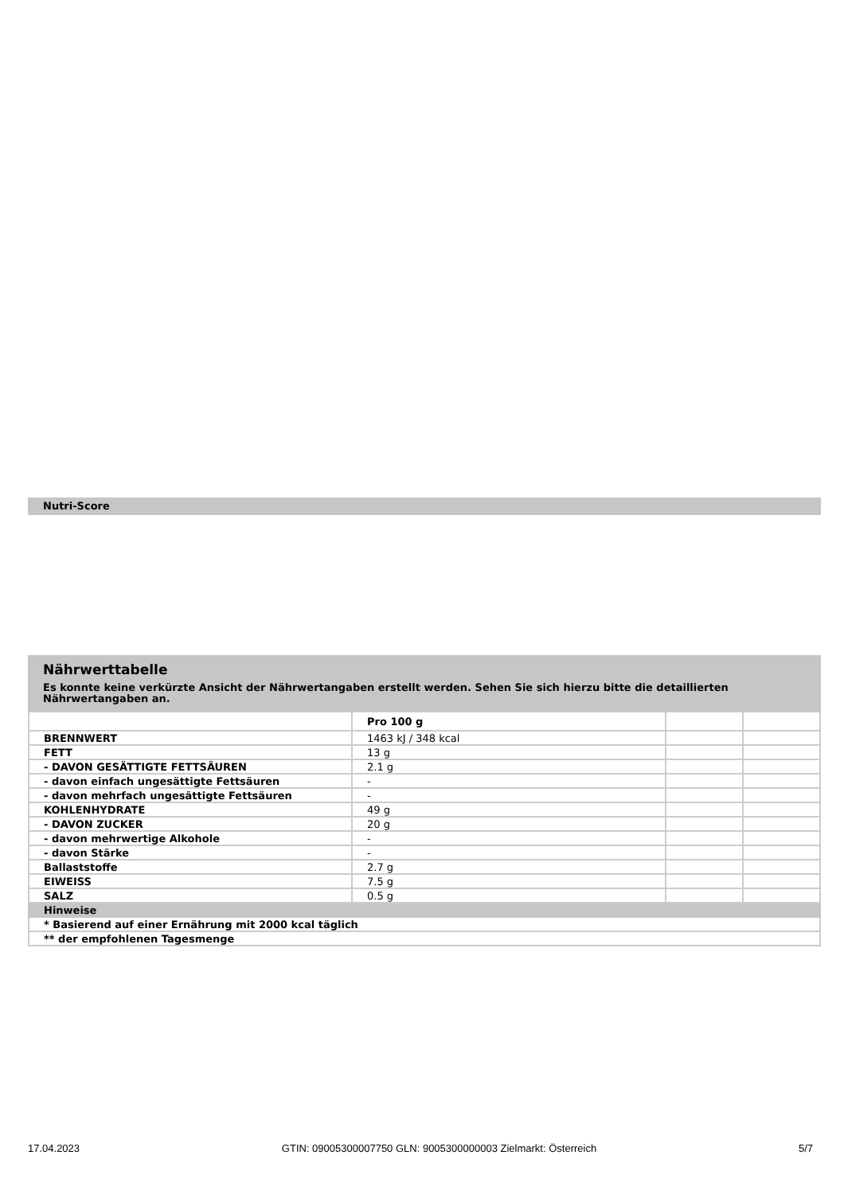Nutri-Score
Nährwerttabelle
Es konnte keine verkürzte Ansicht der Nährwertangaben erstellt werden. Sehen Sie sich hierzu bitte die detaillierten Nährwertangaben an.
| | Pro 100 g | | |
| BRENNWERT | 1463 kJ / 348 kcal | | |
| FETT | 13 g | | |
| - DAVON GESÄTTIGTE FETTSÄUREN | 2.1 g | | |
| - davon einfach ungesättigte Fettsäuren | - | | |
| - davon mehrfach ungesättigte Fettsäuren | - | | |
| KOHLENHYDRATE | 49 g | | |
| - DAVON ZUCKER | 20 g | | |
| - davon mehrwertige Alkohole | - | | |
| - davon Stärke | - | | |
| Ballaststoffe | 2.7 g | | |
| EIWEISS | 7.5 g | | |
| SALZ | 0.5 g | | |
| Hinweise | | | |
| * Basierend auf einer Ernährung mit 2000 kcal täglich | | | |
| ** der empfohlenen Tagesmenge | | | |
17.04.2023 GTIN: 09005300007750 GLN: 9005300000003 Zielmarkt: Österreich 5/7